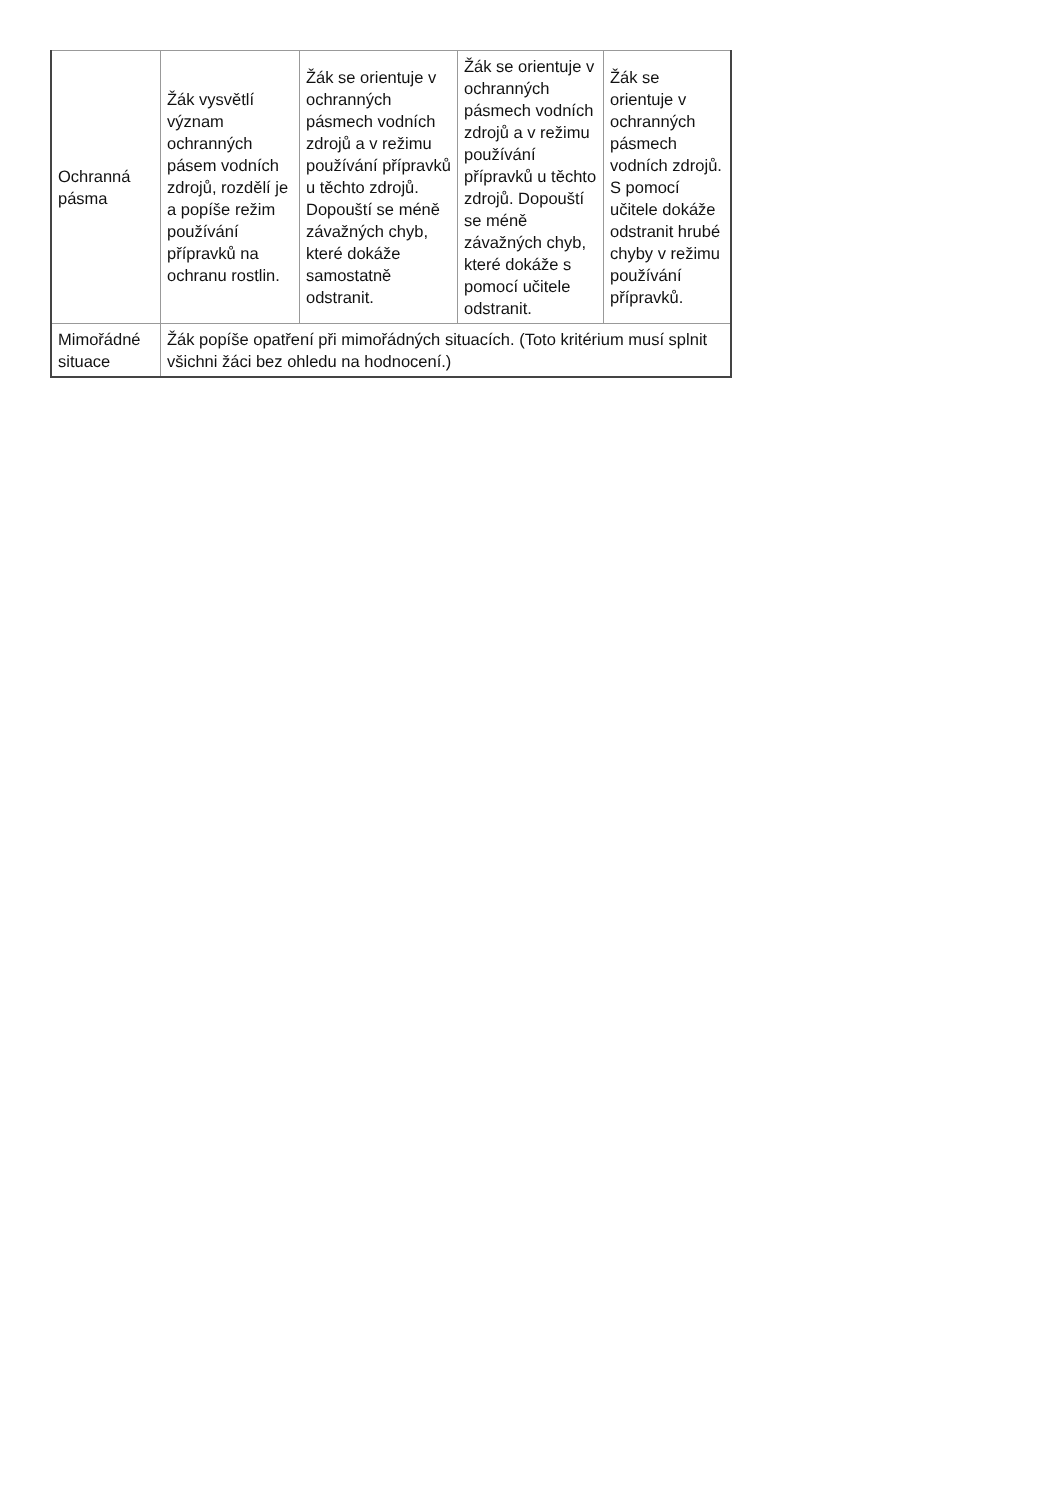| Ochranná pásma | Žák vysvětlí význam ochranných pásem vodních zdrojů, rozdělí je a popíše režim používání přípravků na ochranu rostlin. | Žák se orientuje v ochranných pásmech vodních zdrojů a v režimu používání přípravků u těchto zdrojů. Dopouští se méně závažných chyb, které dokáže samostatně odstranit. | Žák se orientuje v ochranných pásmech vodních zdrojů a v režimu používání přípravků u těchto zdrojů. Dopouští se méně závažných chyb, které dokáže s pomocí učitele odstranit. | Žák se orientuje v ochranných pásmech vodních zdrojů. S pomocí učitele dokáže odstranit hrubé chyby v režimu používání přípravků. |
| Mimořádné situace | Žák popíše opatření při mimořádných situacích. (Toto kritérium musí splnit všichni žáci bez ohledu na hodnocení.) | | | |